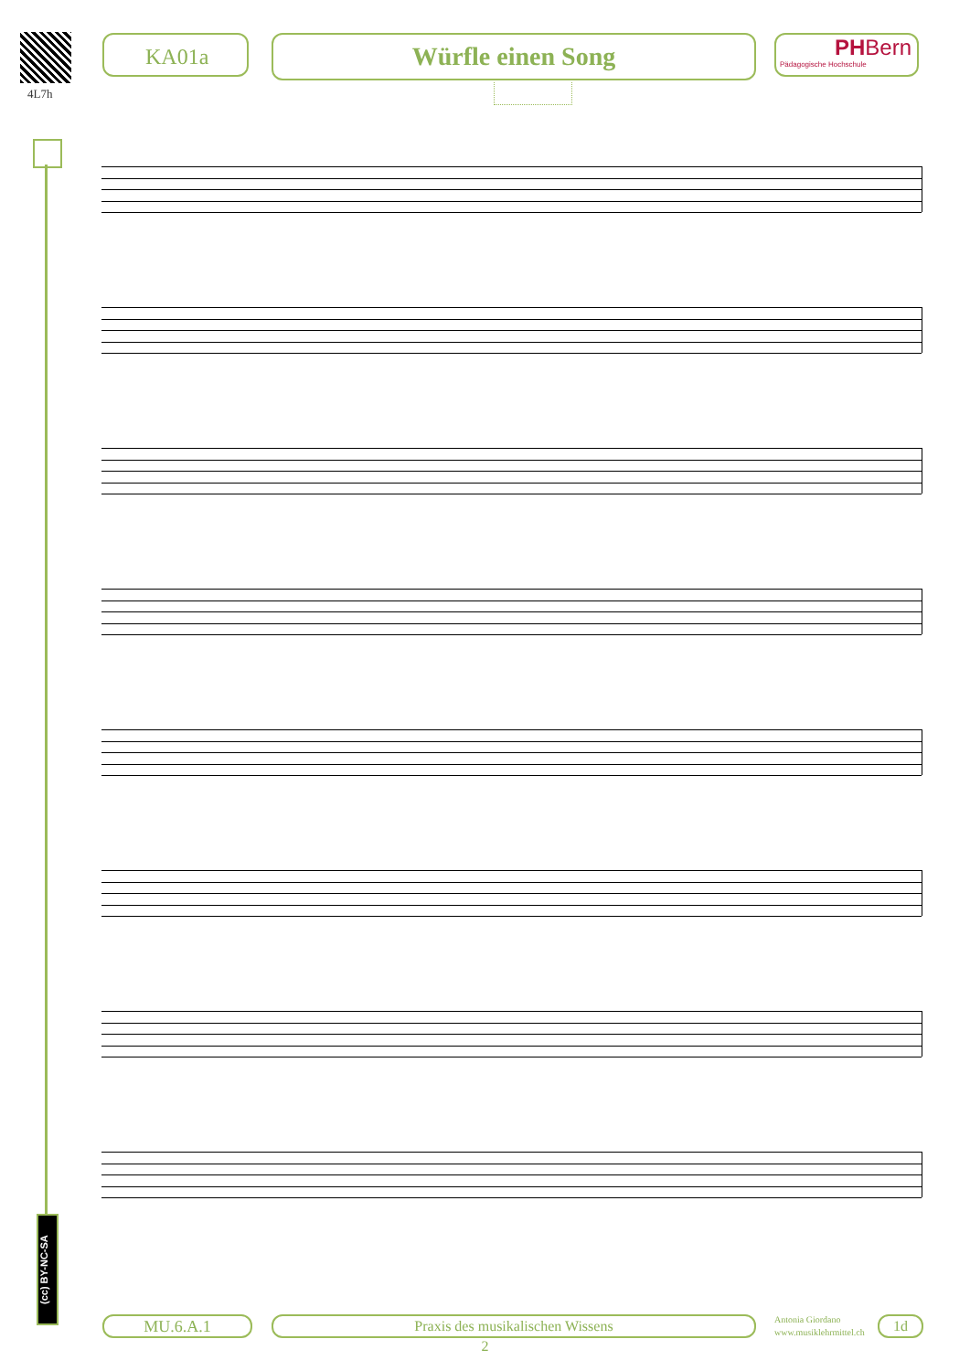4L7h
KA01a Würfle einen Song
PHBern
Pädagogische Hochschule
(cc) BY-NC-SA
MU.6.A.1 Praxis des musikalischen Wissens
Antonia Giordano
www.musiklehrmittel.ch
1d
2